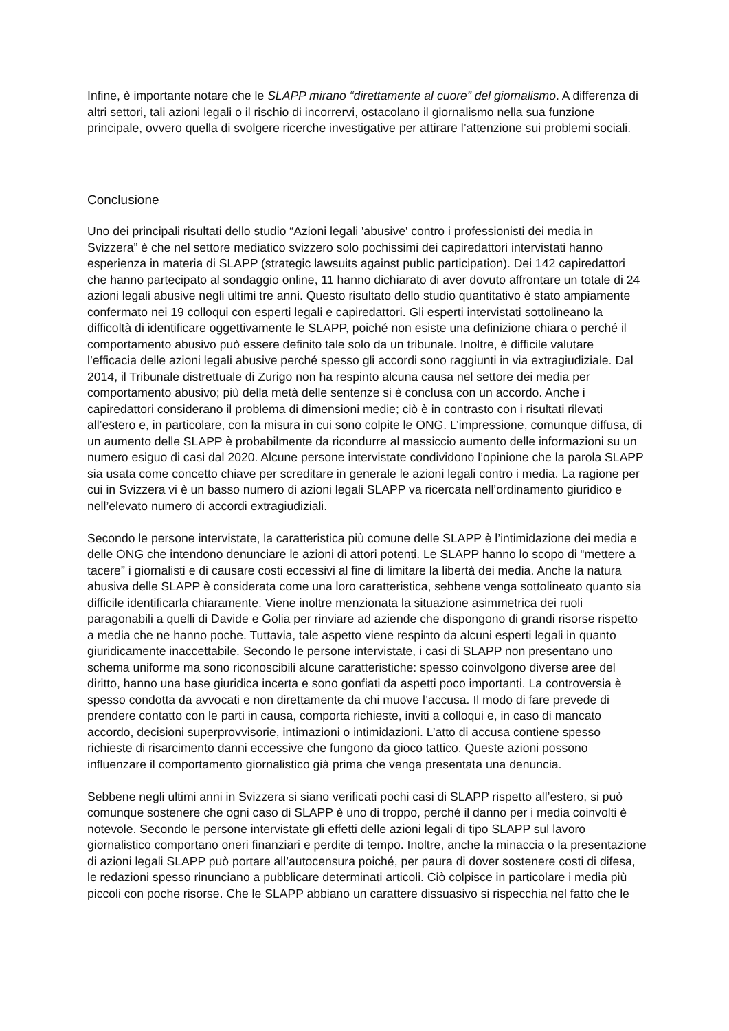Infine, è importante notare che le SLAPP mirano “direttamente al cuore” del giornalismo. A differenza di altri settori, tali azioni legali o il rischio di incorrervi, ostacolano il giornalismo nella sua funzione principale, ovvero quella di svolgere ricerche investigative per attirare l’attenzione sui problemi sociali.
Conclusione
Uno dei principali risultati dello studio “Azioni legali 'abusive' contro i professionisti dei media in Svizzera” è che nel settore mediatico svizzero solo pochissimi dei capiredattori intervistati hanno esperienza in materia di SLAPP (strategic lawsuits against public participation). Dei 142 capiredattori che hanno partecipato al sondaggio online, 11 hanno dichiarato di aver dovuto affrontare un totale di 24 azioni legali abusive negli ultimi tre anni. Questo risultato dello studio quantitativo è stato ampiamente confermato nei 19 colloqui con esperti legali e capiredattori. Gli esperti intervistati sottolineano la difficoltà di identificare oggettivamente le SLAPP, poiché non esiste una definizione chiara o perché il comportamento abusivo può essere definito tale solo da un tribunale. Inoltre, è difficile valutare l’efficacia delle azioni legali abusive perché spesso gli accordi sono raggiunti in via extragiudiziale. Dal 2014, il Tribunale distrettuale di Zurigo non ha respinto alcuna causa nel settore dei media per comportamento abusivo; più della metà delle sentenze si è conclusa con un accordo. Anche i capiredattori considerano il problema di dimensioni medie; ciò è in contrasto con i risultati rilevati all’estero e, in particolare, con la misura in cui sono colpite le ONG. L’impressione, comunque diffusa, di un aumento delle SLAPP è probabilmente da ricondurre al massiccio aumento delle informazioni su un numero esiguo di casi dal 2020. Alcune persone intervistate condividono l’opinione che la parola SLAPP sia usata come concetto chiave per screditare in generale le azioni legali contro i media. La ragione per cui in Svizzera vi è un basso numero di azioni legali SLAPP va ricercata nell’ordinamento giuridico e nell’elevato numero di accordi extragiudiziali.
Secondo le persone intervistate, la caratteristica più comune delle SLAPP è l’intimidazione dei media e delle ONG che intendono denunciare le azioni di attori potenti. Le SLAPP hanno lo scopo di “mettere a tacere” i giornalisti e di causare costi eccessivi al fine di limitare la libertà dei media. Anche la natura abusiva delle SLAPP è considerata come una loro caratteristica, sebbene venga sottolineato quanto sia difficile identificarla chiaramente. Viene inoltre menzionata la situazione asimmetrica dei ruoli paragonabili a quelli di Davide e Golia per rinviare ad aziende che dispongono di grandi risorse rispetto a media che ne hanno poche. Tuttavia, tale aspetto viene respinto da alcuni esperti legali in quanto giuridicamente inaccettabile. Secondo le persone intervistate, i casi di SLAPP non presentano uno schema uniforme ma sono riconoscibili alcune caratteristiche: spesso coinvolgono diverse aree del diritto, hanno una base giuridica incerta e sono gonfiati da aspetti poco importanti. La controversia è spesso condotta da avvocati e non direttamente da chi muove l’accusa. Il modo di fare prevede di prendere contatto con le parti in causa, comporta richieste, inviti a colloqui e, in caso di mancato accordo, decisioni superprovvisorie, intimazioni o intimidazioni. L’atto di accusa contiene spesso richieste di risarcimento danni eccessive che fungono da gioco tattico. Queste azioni possono influenzare il comportamento giornalistico già prima che venga presentata una denuncia.
Sebbene negli ultimi anni in Svizzera si siano verificati pochi casi di SLAPP rispetto all’estero, si può comunque sostenere che ogni caso di SLAPP è uno di troppo, perché il danno per i media coinvolti è notevole. Secondo le persone intervistate gli effetti delle azioni legali di tipo SLAPP sul lavoro giornalistico comportano oneri finanziari e perdite di tempo. Inoltre, anche la minaccia o la presentazione di azioni legali SLAPP può portare all’autocensura poiché, per paura di dover sostenere costi di difesa, le redazioni spesso rinunciano a pubblicare determinati articoli. Ciò colpisce in particolare i media più piccoli con poche risorse. Che le SLAPP abbiano un carattere dissuasivo si rispecchia nel fatto che le